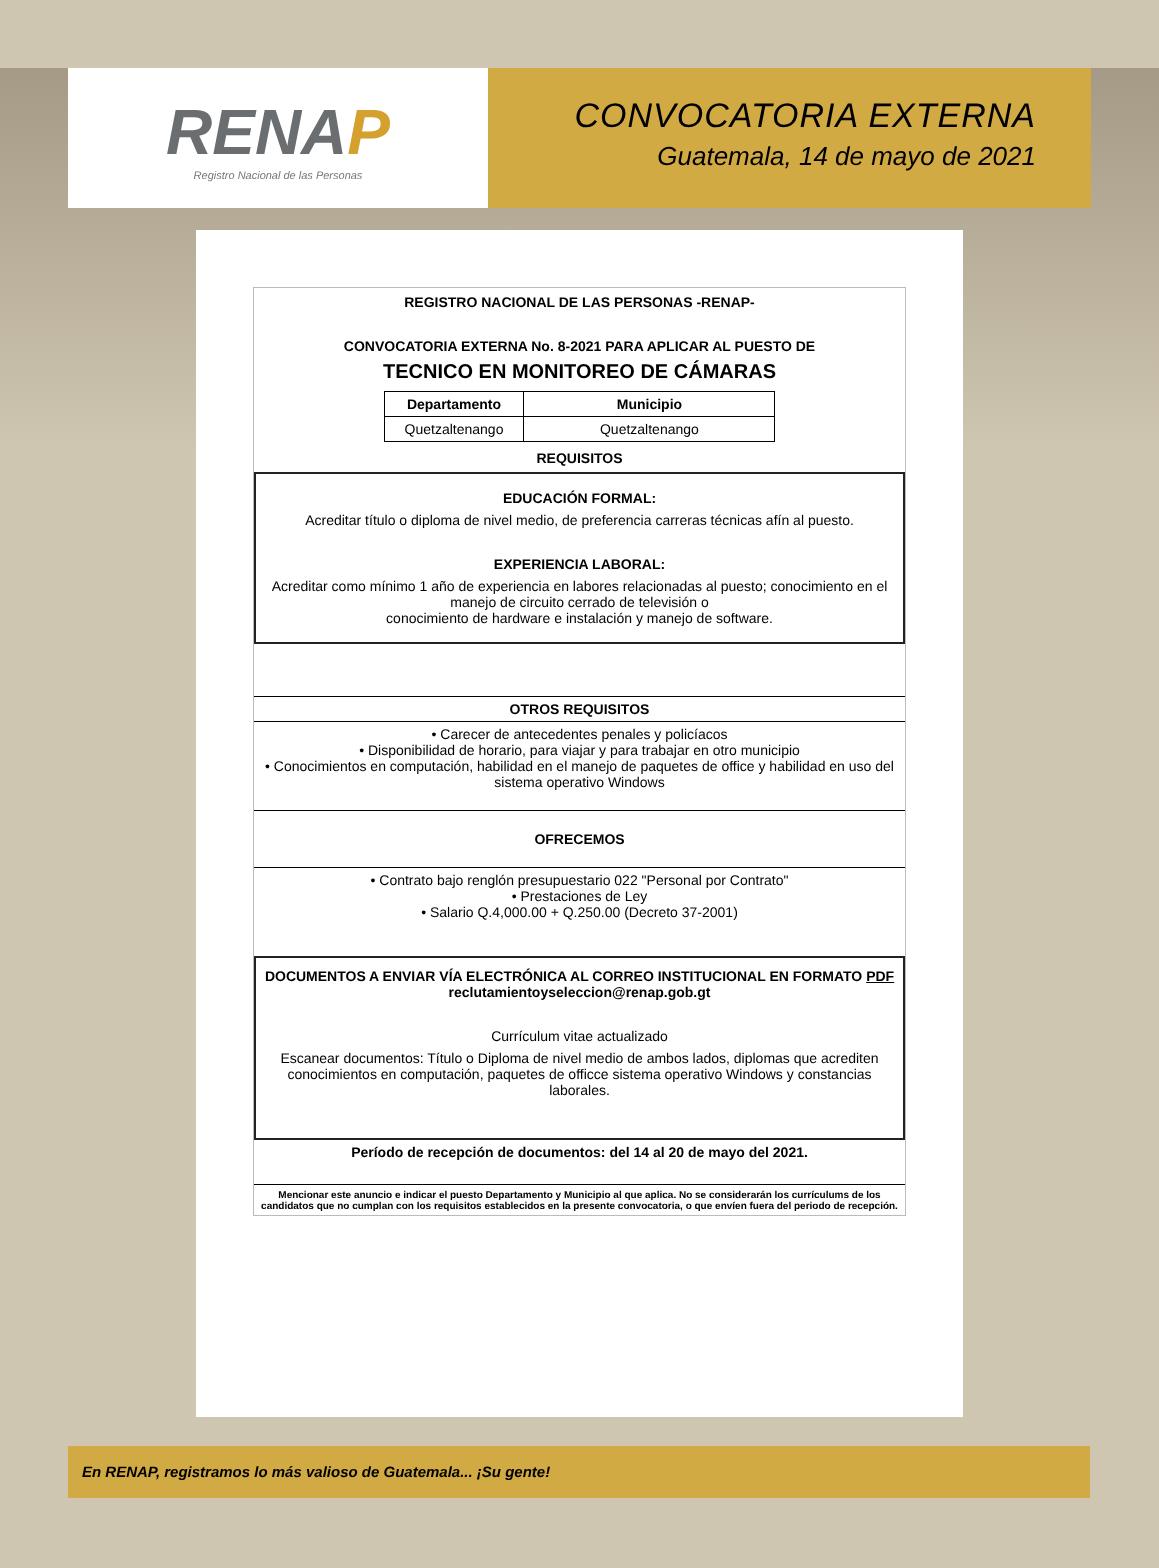RENAP
Registro Nacional de las Personas
CONVOCATORIA EXTERNA
Guatemala, 14 de mayo de 2021
REGISTRO NACIONAL DE LAS PERSONAS -RENAP-
CONVOCATORIA EXTERNA No. 8-2021 PARA APLICAR AL PUESTO DE
TECNICO EN MONITOREO DE CÁMARAS
| Departamento | Municipio |
| --- | --- |
| Quetzaltenango | Quetzaltenango |
REQUISITOS
EDUCACIÓN FORMAL:
Acreditar título o diploma de nivel medio, de preferencia carreras técnicas afín al puesto.
EXPERIENCIA LABORAL:
Acreditar como mínimo 1 año de experiencia en labores relacionadas al puesto; conocimiento en el manejo de circuito cerrado de televisión o
conocimiento de hardware e instalación y manejo de software.
OTROS REQUISITOS
• Carecer de antecedentes penales y policíacos
• Disponibilidad de horario, para viajar y para trabajar en otro municipio
• Conocimientos en computación, habilidad en el manejo de paquetes de office y habilidad en uso del sistema operativo Windows
OFRECEMOS
• Contrato bajo renglón presupuestario 022 "Personal por Contrato"
• Prestaciones de Ley
• Salario Q.4,000.00 + Q.250.00 (Decreto 37-2001)
DOCUMENTOS A ENVIAR VÍA ELECTRÓNICA AL CORREO INSTITUCIONAL EN FORMATO PDF
reclutamientoyseleccion@renap.gob.gt
Currículum vitae actualizado
Escanear documentos: Título o Diploma de nivel medio de ambos lados, diplomas que acrediten conocimientos en computación, paquetes de officce sistema operativo Windows y constancias laborales.
Período de recepción de documentos: del 14 al 20 de mayo del 2021.
Mencionar este anuncio e indicar el puesto Departamento y Municipio al que aplica. No se considerarán los currículums de los candidatos que no cumplan con los requisitos establecidos en la presente convocatoria, o que envíen fuera del periodo de recepción.
En RENAP, registramos lo más valioso de Guatemala... ¡Su gente!